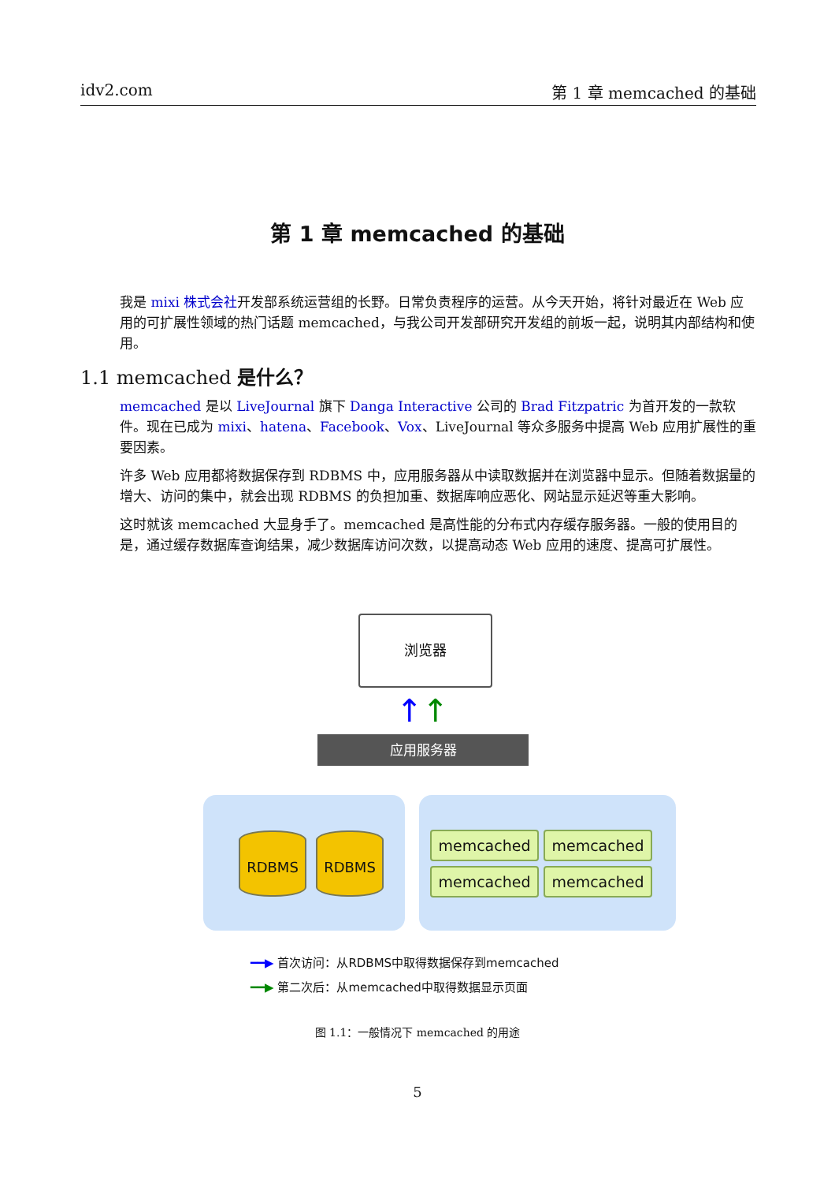idv2.com 第 1 章 memcached 的基础
第 1 章 memcached 的基础
我是 mixi 株式会社开发部系统运营组的长野。日常负责程序的运营。从今天开始，将针对最近在 Web 应用的可扩展性领域的热门话题 memcached，与我公司开发部研究开发组的前坂一起，说明其内部结构和使用。
1.1 memcached 是什么？
memcached 是以 LiveJournal 旗下 Danga Interactive 公司的 Brad Fitzpatric 为首开发的一款软件。现在已成为 mixi、hatena、Facebook、Vox、LiveJournal 等众多服务中提高 Web 应用扩展性的重要因素。
许多 Web 应用都将数据保存到 RDBMS 中，应用服务器从中读取数据并在浏览器中显示。但随着数据量的增大、访问的集中，就会出现 RDBMS 的负担加重、数据库响应恶化、网站显示延迟等重大影响。
这时就该 memcached 大显身手了。memcached 是高性能的分布式内存缓存服务器。一般的使用目的是，通过缓存数据库查询结果，减少数据库访问次数，以提高动态 Web 应用的速度、提高可扩展性。
浏览器
↑ ↑
应用服务器
RDBMS RDBMS memcached memcached
memcached memcached
━━▶ 首次访问：从RDBMS中取得数据保存到memcached
━━▶ 第二次后：从memcached中取得数据显示页面
图 1.1：一般情况下 memcached 的用途
5